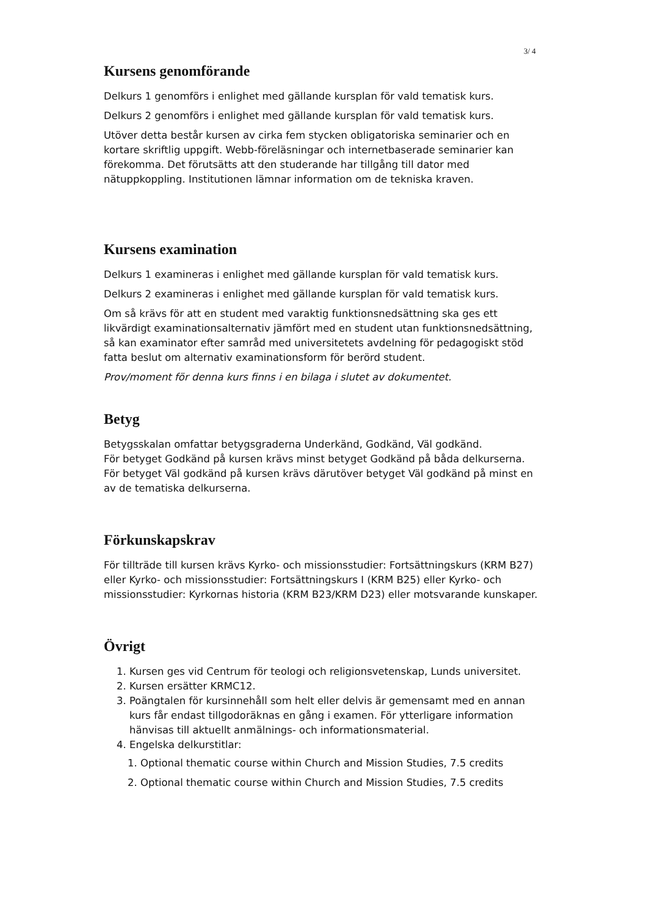3/ 4
Kursens genomförande
Delkurs 1 genomförs i enlighet med gällande kursplan för vald tematisk kurs.
Delkurs 2 genomförs i enlighet med gällande kursplan för vald tematisk kurs.
Utöver detta består kursen av cirka fem stycken obligatoriska seminarier och en kortare skriftlig uppgift. Webb-föreläsningar och internetbaserade seminarier kan förekomma. Det förutsätts att den studerande har tillgång till dator med nätuppkoppling. Institutionen lämnar information om de tekniska kraven.
Kursens examination
Delkurs 1 examineras i enlighet med gällande kursplan för vald tematisk kurs.
Delkurs 2 examineras i enlighet med gällande kursplan för vald tematisk kurs.
Om så krävs för att en student med varaktig funktionsnedsättning ska ges ett likvärdigt examinationsalternativ jämfört med en student utan funktionsnedsättning, så kan examinator efter samråd med universitetets avdelning för pedagogiskt stöd fatta beslut om alternativ examinationsform för berörd student.
Prov/moment för denna kurs finns i en bilaga i slutet av dokumentet.
Betyg
Betygsskalan omfattar betygsgraderna Underkänd, Godkänd, Väl godkänd.
För betyget Godkänd på kursen krävs minst betyget Godkänd på båda delkurserna. För betyget Väl godkänd på kursen krävs därutöver betyget Väl godkänd på minst en av de tematiska delkurserna.
Förkunskapskrav
För tillträde till kursen krävs Kyrko- och missionsstudier: Fortsättningskurs (KRM B27) eller Kyrko- och missionsstudier: Fortsättningskurs I (KRM B25) eller Kyrko- och missionsstudier: Kyrkornas historia (KRM B23/KRM D23) eller motsvarande kunskaper.
Övrigt
1. Kursen ges vid Centrum för teologi och religionsvetenskap, Lunds universitet.
2. Kursen ersätter KRMC12.
3. Poängtalen för kursinnehåll som helt eller delvis är gemensamt med en annan kurs får endast tillgodoräknas en gång i examen. För ytterligare information hänvisas till aktuellt anmälnings- och informationsmaterial.
4. Engelska delkurstitlar:
1. Optional thematic course within Church and Mission Studies, 7.5 credits
2. Optional thematic course within Church and Mission Studies, 7.5 credits